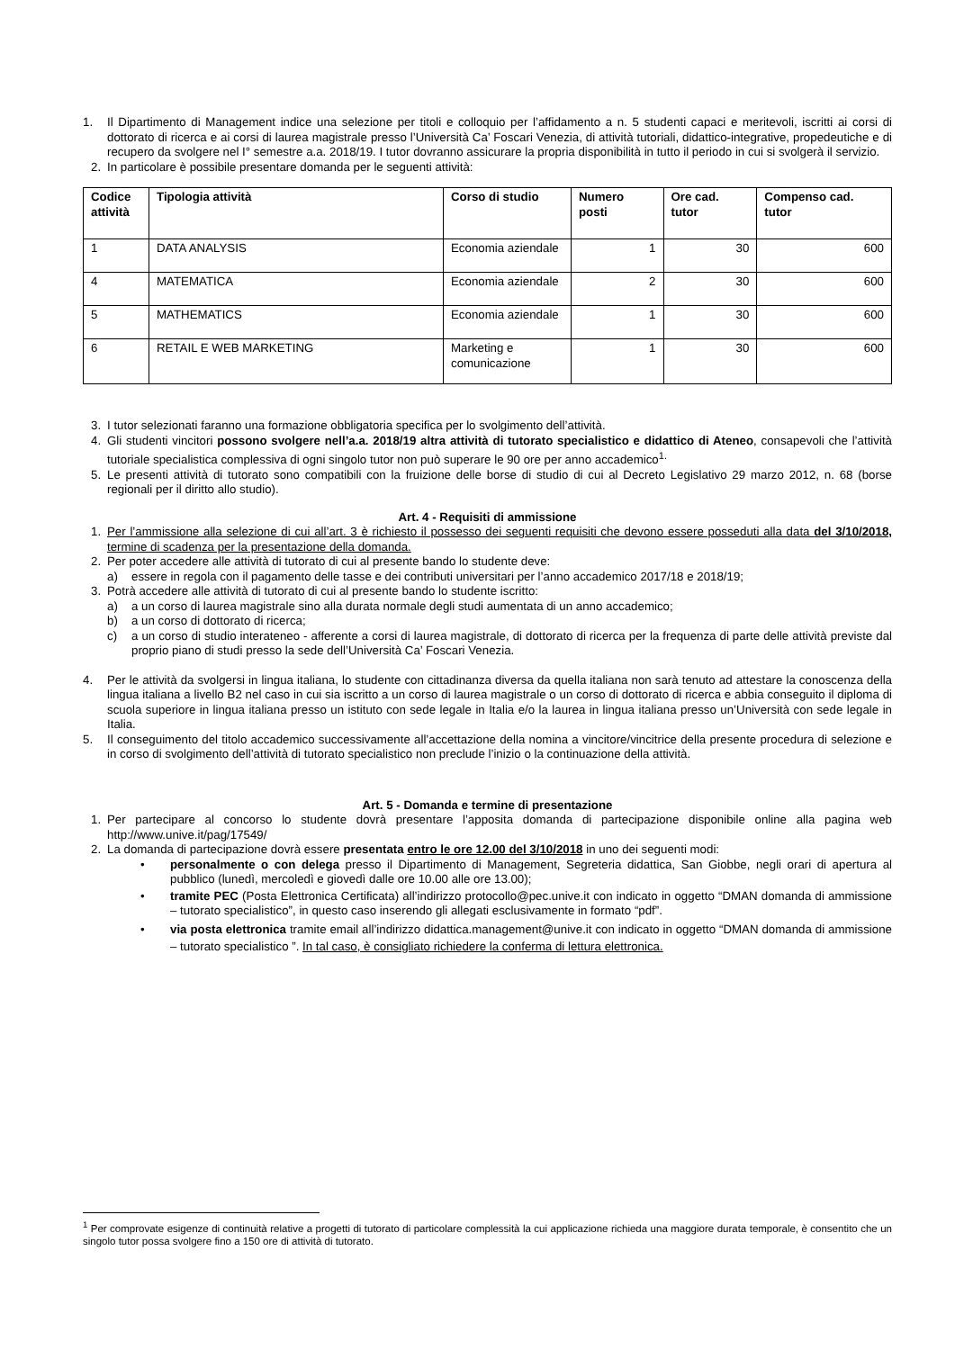1. Il Dipartimento di Management indice una selezione per titoli e colloquio per l’affidamento a n. 5 studenti capaci e meritevoli, iscritti ai corsi di dottorato di ricerca e ai corsi di laurea magistrale presso l’Università Ca’ Foscari Venezia, di attività tutoriali, didattico-integrative, propedeutiche e di recupero da svolgere nel I° semestre a.a. 2018/19. I tutor dovranno assicurare la propria disponibilità in tutto il periodo in cui si svolgerà il servizio.
2. In particolare è possibile presentare domanda per le seguenti attività:
| Codice attività | Tipologia attività | Corso di studio | Numero posti | Ore cad. tutor | Compenso cad. tutor |
| --- | --- | --- | --- | --- | --- |
| 1 | DATA ANALYSIS | Economia aziendale | 1 | 30 | 600 |
| 4 | MATEMATICA | Economia aziendale | 2 | 30 | 600 |
| 5 | MATHEMATICS | Economia aziendale | 1 | 30 | 600 |
| 6 | RETAIL E WEB MARKETING | Marketing e comunicazione | 1 | 30 | 600 |
3. I tutor selezionati faranno una formazione obbligatoria specifica per lo svolgimento dell’attività.
4. Gli studenti vincitori possono svolgere nell’a.a. 2018/19 altra attività di tutorato specialistico e didattico di Ateneo, consapevoli che l’attività tutoriale specialistica complessiva di ogni singolo tutor non può superare le 90 ore per anno accademico<sup>1.</sup>
5. Le presenti attività di tutorato sono compatibili con la fruizione delle borse di studio di cui al Decreto Legislativo 29 marzo 2012, n. 68 (borse regionali per il diritto allo studio).
Art. 4 - Requisiti di ammissione
1. Per l’ammissione alla selezione di cui all’art. 3 è richiesto il possesso dei seguenti requisiti che devono essere posseduti alla data del 3/10/2018, termine di scadenza per la presentazione della domanda.
2. Per poter accedere alle attività di tutorato di cui al presente bando lo studente deve:
a) essere in regola con il pagamento delle tasse e dei contributi universitari per l’anno accademico 2017/18 e 2018/19;
3. Potrà accedere alle attività di tutorato di cui al presente bando lo studente iscritto:
a) a un corso di laurea magistrale sino alla durata normale degli studi aumentata di un anno accademico;
b) a un corso di dottorato di ricerca;
c) a un corso di studio interateneo - afferente a corsi di laurea magistrale, di dottorato di ricerca per la frequenza di parte delle attività previste dal proprio piano di studi presso la sede dell’Università Ca’ Foscari Venezia.
4. Per le attività da svolgersi in lingua italiana, lo studente con cittadinanza diversa da quella italiana non sarà tenuto ad attestare la conoscenza della lingua italiana a livello B2 nel caso in cui sia iscritto a un corso di laurea magistrale o un corso di dottorato di ricerca e abbia conseguito il diploma di scuola superiore in lingua italiana presso un istituto con sede legale in Italia e/o la laurea in lingua italiana presso un’Università con sede legale in Italia.
5. Il conseguimento del titolo accademico successivamente all’accettazione della nomina a vincitore/vincitrice della presente procedura di selezione e in corso di svolgimento dell’attività di tutorato specialistico non preclude l’inizio o la continuazione della attività.
Art. 5 - Domanda e termine di presentazione
1. Per partecipare al concorso lo studente dovrà presentare l’apposita domanda di partecipazione disponibile online alla pagina web http://www.unive.it/pag/17549/
2. La domanda di partecipazione dovrà essere presentata entro le ore 12.00 del 3/10/2018 in uno dei seguenti modi:
• personalmente o con delega presso il Dipartimento di Management, Segreteria didattica, San Giobbe, negli orari di apertura al pubblico (lunedì, mercoledì e giovedì dalle ore 10.00 alle ore 13.00);
• tramite PEC (Posta Elettronica Certificata) all’indirizzo protocollo@pec.unive.it con indicato in oggetto “DMAN domanda di ammissione – tutorato specialistico”, in questo caso inserendo gli allegati esclusivamente in formato “pdf”.
• via posta elettronica tramite email all’indirizzo didattica.management@unive.it con indicato in oggetto “DMAN domanda di ammissione – tutorato specialistico ”. In tal caso, è consigliato richiedere la conferma di lettura elettronica.
<sup>1</sup> Per comprovate esigenze di continuità relative a progetti di tutorato di particolare complessità la cui applicazione richieda una maggiore durata temporale, è consentito che un singolo tutor possa svolgere fino a 150 ore di attività di tutorato.